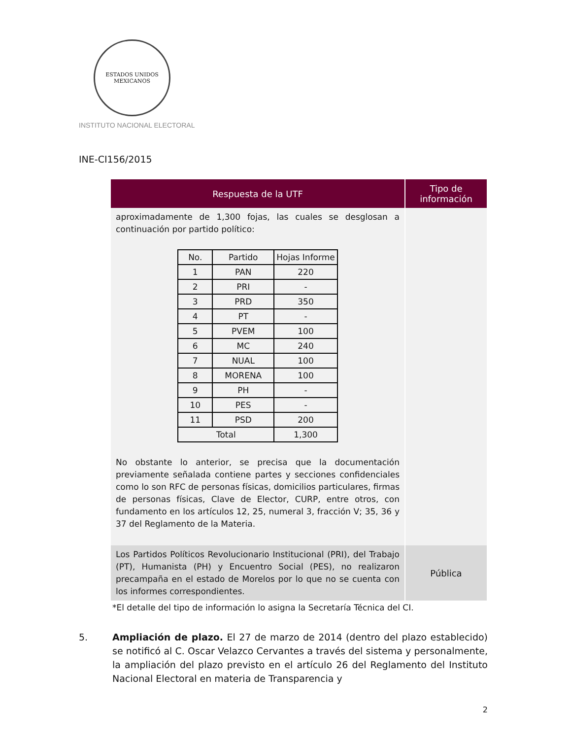ESTADOS UNIDOS MEXICANOS
INSTITUTO NACIONAL ELECTORAL
INE-CI156/2015
| Respuesta de la UTF | Tipo de información |
| --- | --- |
| aproximadamente de 1,300 fojas, las cuales se desglosan a continuación por partido político: / No. / Partido / Hojas Informe / / 1 / PAN / 220 / / 2 / PRI / - / / 3 / PRD / 350 / / 4 / PT / - / / 5 / PVEM / 100 / / 6 / MC / 240 / / 7 / NUAL / 100 / / 8 / MORENA / 100 / / 9 / PH / - / / 10 / PES / - / / 11 / PSD / 200 / / Total / / 1,300 / No obstante lo anterior, se precisa que la documentación previamente señalada contiene partes y secciones confidenciales como lo son RFC de personas físicas, domicilios particulares, firmas de personas físicas, Clave de Elector, CURP, entre otros, con fundamento en los artículos 12, 25, numeral 3, fracción V; 35, 36 y 37 del Reglamento de la Materia. | |
| Los Partidos Políticos Revolucionario Institucional (PRI), del Trabajo (PT), Humanista (PH) y Encuentro Social (PES), no realizaron precampaña en el estado de Morelos por lo que no se cuenta con los informes correspondientes. | Pública |
*El detalle del tipo de información lo asigna la Secretaría Técnica del CI.
5. Ampliación de plazo. El 27 de marzo de 2014 (dentro del plazo establecido) se notificó al C. Oscar Velazco Cervantes a través del sistema y personalmente, la ampliación del plazo previsto en el artículo 26 del Reglamento del Instituto Nacional Electoral en materia de Transparencia y
2